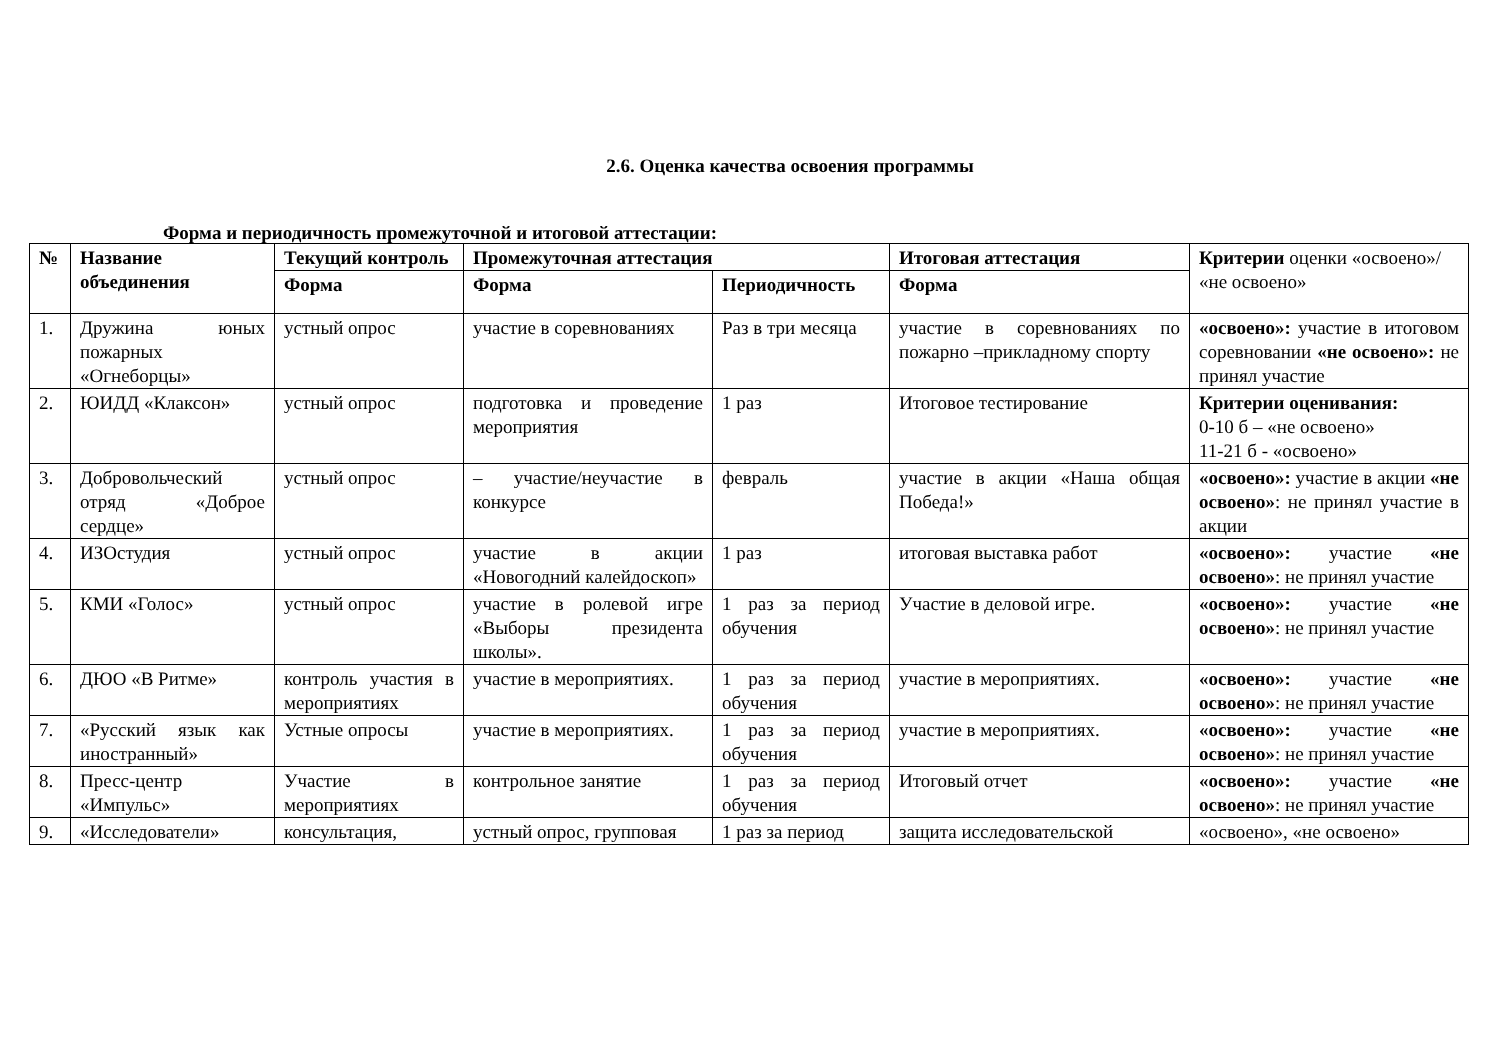2.6. Оценка качества освоения программы
Форма и периодичность промежуточной и итоговой аттестации:
| № | Название объединения | Текущий контроль | Промежуточная аттестация | | Итоговая аттестация | Критерии оценки «освоено»/ «не освоено» |
| --- | --- | --- | --- | --- | --- | --- |
| | | Форма | Форма | Периодичность | Форма | |
| 1. | Дружина юных пожарных «Огнеборцы» | устный опрос | участие в соревнованиях | Раз в три месяца | участие в соревнованиях по пожарно –прикладному спорту | «освоено»: участие в итоговом соревновании «не освоено»: не принял участие |
| 2. | ЮИДД «Клаксон» | устный опрос | подготовка и проведение мероприятия | 1 раз | Итоговое тестирование | Критерии оценивания: 0-10 б – «не освоено» 11-21 б - «освоено» |
| 3. | Добровольческий отряд «Доброе сердце» | устный опрос | – участие/неучастие в конкурсе | февраль | участие в акции «Наша общая Победа!» | «освоено»: участие в акции «не освоено» : не принял участие в акции |
| 4. | ИЗОстудия | устный опрос | участие в акции «Новогодний калейдоскоп» | 1 раз | итоговая выставка работ | «освоено»: участие «не освоено» : не принял участие |
| 5. | КМИ «Голос» | устный опрос | участие в ролевой игре «Выборы президента школы». | 1 раз за период обучения | Участие в деловой игре. | «освоено»: участие «не освоено» : не принял участие |
| 6. | ДЮО «В Ритме» | контроль участия в мероприятиях | участие в мероприятиях. | 1 раз за период обучения | участие в мероприятиях. | «освоено»: участие «не освоено» : не принял участие |
| 7. | «Русский язык как иностранный» | Устные опросы | участие в мероприятиях. | 1 раз за период обучения | участие в мероприятиях. | «освоено»: участие «не освоено» : не принял участие |
| 8. | Пресс-центр «Импульс» | Участие в мероприятиях | контрольное занятие | 1 раз за период обучения | Итоговый отчет | «освоено»: участие «не освоено» : не принял участие |
| 9. | «Исследователи» | консультация, | устный опрос, групповая | 1 раз за период | защита исследовательской | «освоено», «не освоено» |